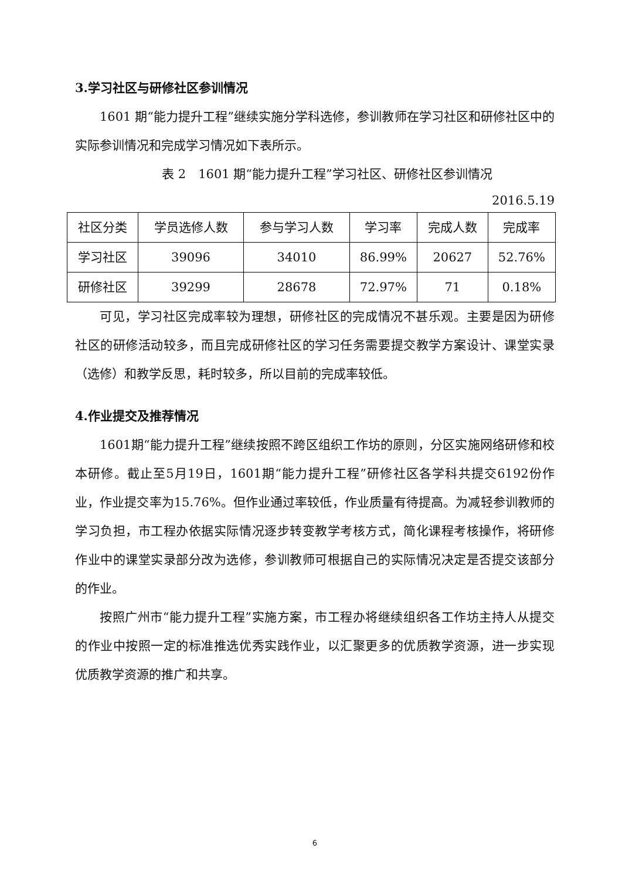3.学习社区与研修社区参训情况
1601 期“能力提升工程”继续实施分学科选修，参训教师在学习社区和研修社区中的实际参训情况和完成学习情况如下表所示。
表 2　1601 期“能力提升工程”学习社区、研修社区参训情况
2016.5.19
| 社区分类 | 学员选修人数 | 参与学习人数 | 学习率 | 完成人数 | 完成率 |
| 学习社区 | 39096 | 34010 | 86.99% | 20627 | 52.76% |
| 研修社区 | 39299 | 28678 | 72.97% | 71 | 0.18% |
可见，学习社区完成率较为理想，研修社区的完成情况不甚乐观。主要是因为研修社区的研修活动较多，而且完成研修社区的学习任务需要提交教学方案设计、课堂实录（选修）和教学反思，耗时较多，所以目前的完成率较低。
4.作业提交及推荐情况
1601期“能力提升工程”继续按照不跨区组织工作坊的原则，分区实施网络研修和校本研修。截止至5月19日，1601期“能力提升工程”研修社区各学科共提交6192份作业，作业提交率为15.76%。但作业通过率较低，作业质量有待提高。为减轻参训教师的学习负担，市工程办依据实际情况逐步转变教学考核方式，简化课程考核操作，将研修作业中的课堂实录部分改为选修，参训教师可根据自己的实际情况决定是否提交该部分的作业。
按照广州市“能力提升工程”实施方案，市工程办将继续组织各工作坊主持人从提交的作业中按照一定的标准推选优秀实践作业，以汇聚更多的优质教学资源，进一步实现优质教学资源的推广和共享。
6